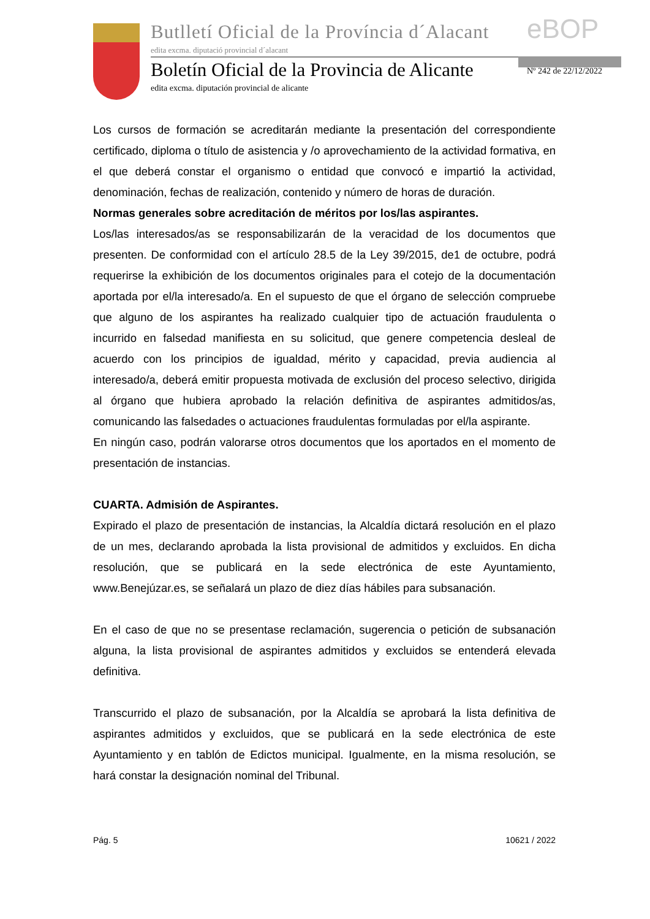Butlletí Oficial de la Província d´Alacant
edita excma. diputació provincial d´alacant
eBOP
Boletín Oficial de la Provincia de Alicante
edita excma. diputación provincial de alicante
Nº 242 de 22/12/2022
Los cursos de formación se acreditarán mediante la presentación del correspondiente certificado, diploma o título de asistencia y /o aprovechamiento de la actividad formativa, en el que deberá constar el organismo o entidad que convocó e impartió la actividad, denominación, fechas de realización, contenido y número de horas de duración.
Normas generales sobre acreditación de méritos por los/las aspirantes.
Los/las interesados/as se responsabilizarán de la veracidad de los documentos que presenten. De conformidad con el artículo 28.5 de la Ley 39/2015, de1 de octubre, podrá requerirse la exhibición de los documentos originales para el cotejo de la documentación aportada por el/la interesado/a. En el supuesto de que el órgano de selección compruebe que alguno de los aspirantes ha realizado cualquier tipo de actuación fraudulenta o incurrido en falsedad manifiesta en su solicitud, que genere competencia desleal de acuerdo con los principios de igualdad, mérito y capacidad, previa audiencia al interesado/a, deberá emitir propuesta motivada de exclusión del proceso selectivo, dirigida al órgano que hubiera aprobado la relación definitiva de aspirantes admitidos/as, comunicando las falsedades o actuaciones fraudulentas formuladas por el/la aspirante.
En ningún caso, podrán valorarse otros documentos que los aportados en el momento de presentación de instancias.
CUARTA. Admisión de Aspirantes.
Expirado el plazo de presentación de instancias, la Alcaldía dictará resolución en el plazo de un mes, declarando aprobada la lista provisional de admitidos y excluidos. En dicha resolución, que se publicará en la sede electrónica de este Ayuntamiento, www.Benejúzar.es, se señalará un plazo de diez días hábiles para subsanación.
En el caso de que no se presentase reclamación, sugerencia o petición de subsanación alguna, la lista provisional de aspirantes admitidos y excluidos se entenderá elevada definitiva.
Transcurrido el plazo de subsanación, por la Alcaldía se aprobará la lista definitiva de aspirantes admitidos y excluidos, que se publicará en la sede electrónica de este Ayuntamiento y en tablón de Edictos municipal. Igualmente, en la misma resolución, se hará constar la designación nominal del Tribunal.
Pág. 5 10621 / 2022